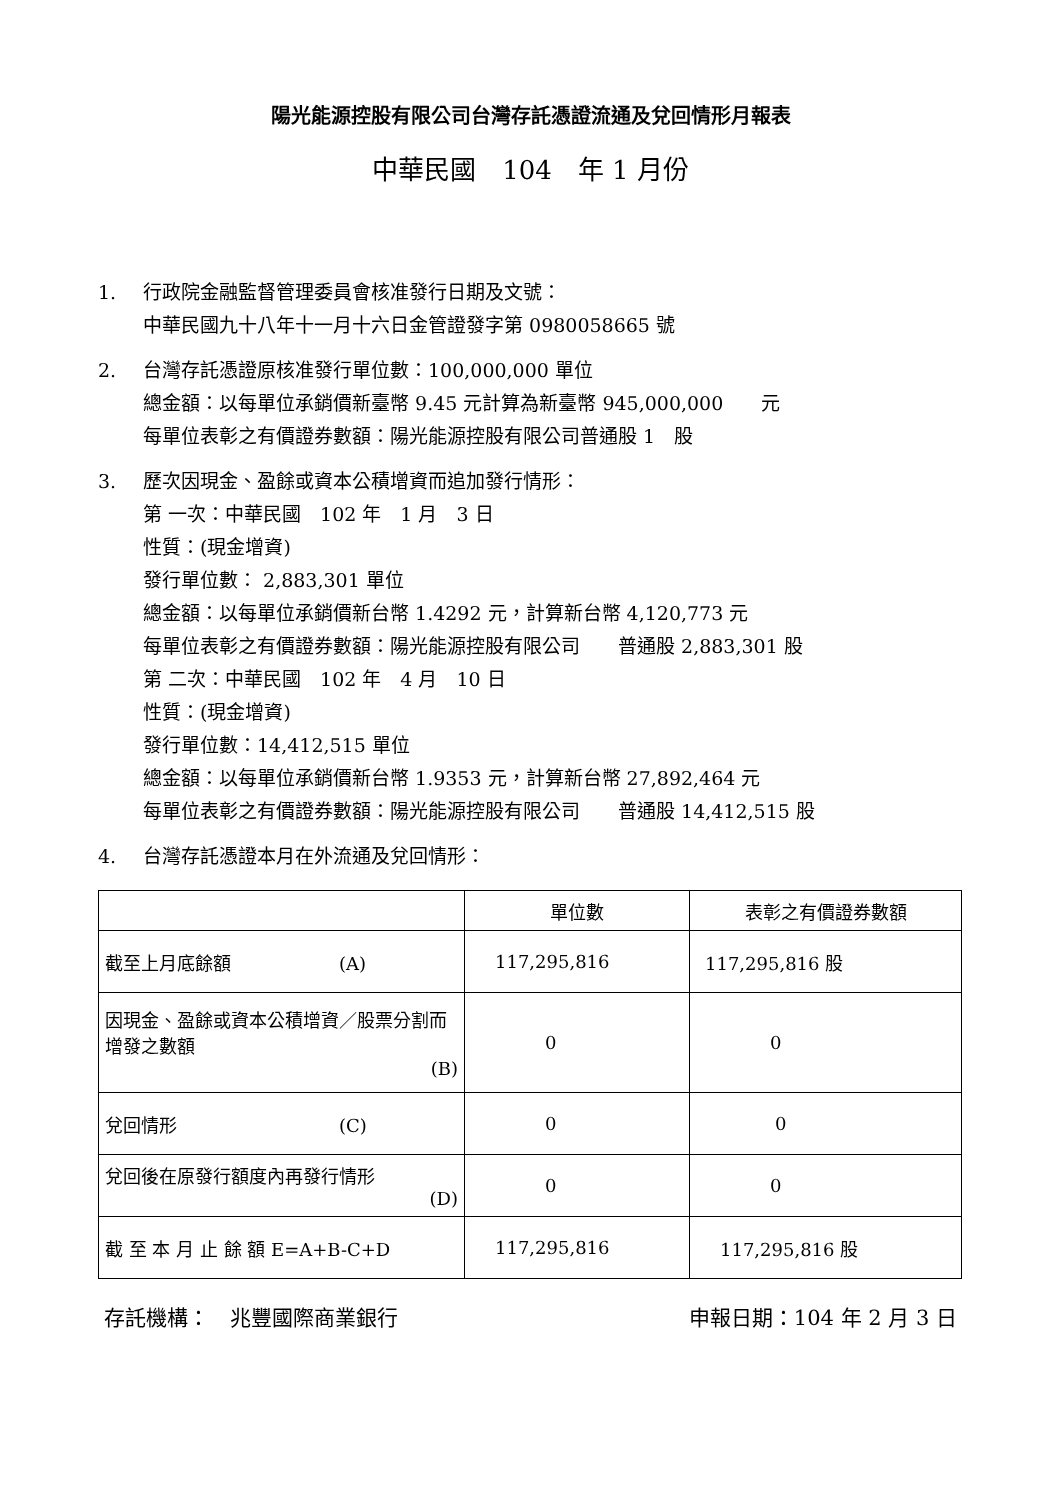陽光能源控股有限公司台灣存託憑證流通及兌回情形月報表
中華民國　104　年 1 月份
1.
行政院金融監督管理委員會核准發行日期及文號：
中華民國九十八年十一月十六日金管證發字第 0980058665 號
2.
台灣存託憑證原核准發行單位數：100,000,000 單位
總金額：以每單位承銷價新臺幣 9.45 元計算為新臺幣 945,000,000　　元
每單位表彰之有價證券數額：陽光能源控股有限公司普通股 1　股
3.
歷次因現金、盈餘或資本公積增資而追加發行情形：
第 一次：中華民國　102 年　1 月　3 日
性質：(現金增資)
發行單位數： 2,883,301 單位
總金額：以每單位承銷價新台幣 1.4292 元，計算新台幣 4,120,773 元
每單位表彰之有價證券數額：陽光能源控股有限公司　　普通股 2,883,301 股
第 二次：中華民國　102 年　4 月　10 日
性質：(現金增資)
發行單位數：14,412,515 單位
總金額：以每單位承銷價新台幣 1.9353 元，計算新台幣 27,892,464 元
每單位表彰之有價證券數額：陽光能源控股有限公司　　普通股 14,412,515 股
4.
台灣存託憑證本月在外流通及兌回情形：
| | 單位數 | 表彰之有價證券數額 |
| 截至上月底餘額 (A) | 117,295,816 | 117,295,816 股 |
| 因現金、盈餘或資本公積增資／股票分割而增發之數額 (B) | 0 | 0 |
| 兌回情形 (C) | 0 | 0 |
| 兌回後在原發行額度內再發行情形 (D) | 0 | 0 |
| 截 至 本 月 止 餘 額 E=A+B-C+D | 117,295,816 | 117,295,816 股 |
存託機構：　兆豐國際商業銀行 申報日期：104 年 2 月 3 日